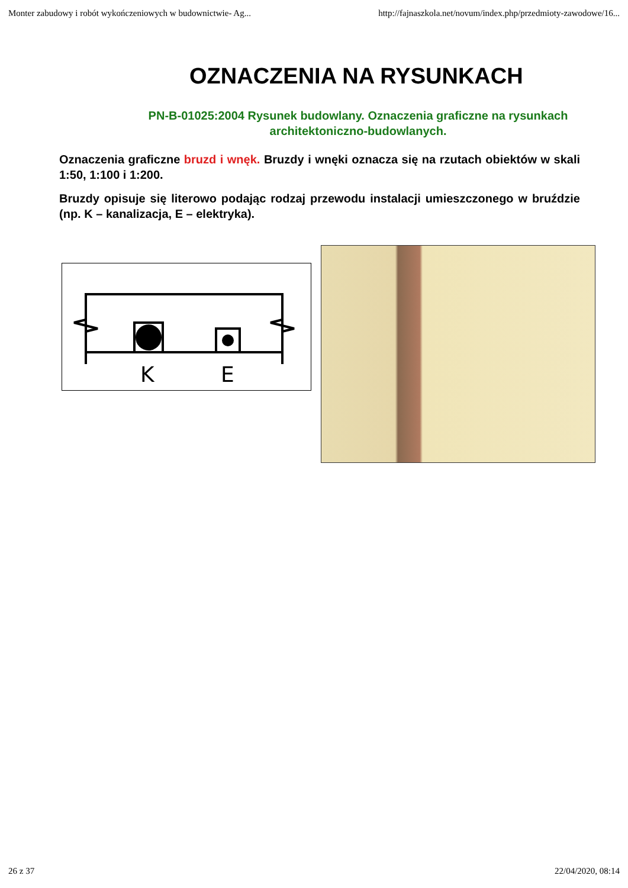Monter zabudowy i robót wykończeniowych w budownictwie- Ag... http://fajnaszkola.net/novum/index.php/przedmioty-zawodowe/16...
OZNACZENIA NA RYSUNKACH
PN-B-01025:2004 Rysunek budowlany. Oznaczenia graficzne na rysunkach architektoniczno-budowlanych.
Oznaczenia graficzne bruzd i wnęk. Bruzdy i wnęki oznacza się na rzutach obiektów w skali 1:50, 1:100 i 1:200.
Bruzdy opisuje się literowo podając rodzaj przewodu instalacji umieszczonego w bruździe (np. K – kanalizacja, E – elektryka).
K
E
26 z 37 22/04/2020, 08:14